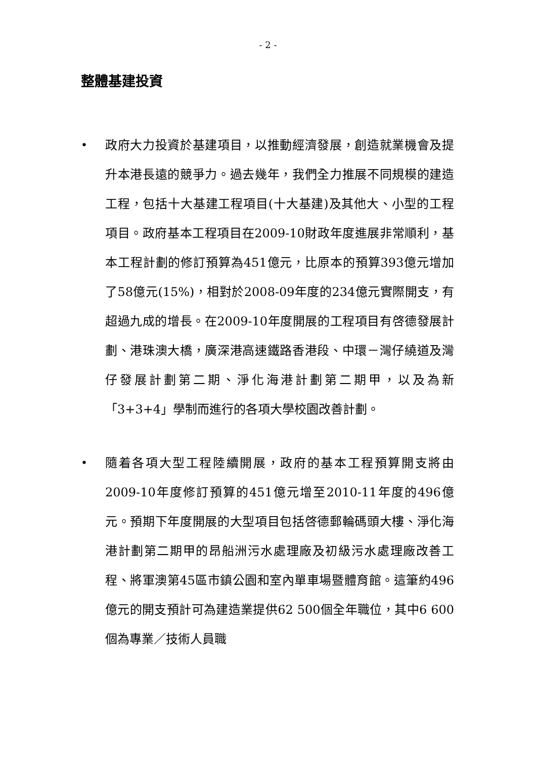- 2 -
整體基建投資
• 政府大力投資於基建項目，以推動經濟發展，創造就業機會及提升本港長遠的競爭力。過去幾年，我們全力推展不同規模的建造工程，包括十大基建工程項目(十大基建)及其他大、小型的工程項目。政府基本工程項目在2009-10財政年度進展非常順利，基本工程計劃的修訂預算為451億元，比原本的預算393億元增加了58億元(15%)，相對於2008-09年度的234億元實際開支，有超過九成的增長。在2009-10年度開展的工程項目有啓德發展計劃、港珠澳大橋，廣深港高速鐵路香港段、中環－灣仔繞道及灣仔發展計劃第二期、淨化海港計劃第二期甲，以及為新「3+3+4」學制而進行的各項大學校園改善計劃。
• 隨着各項大型工程陸續開展，政府的基本工程預算開支將由2009-10年度修訂預算的451億元增至2010-11年度的496億元。預期下年度開展的大型項目包括啓德郵輪碼頭大樓、淨化海港計劃第二期甲的昂船洲污水處理廠及初級污水處理廠改善工程、將軍澳第45區市鎮公園和室內單車場暨體育館。這筆約496億元的開支預計可為建造業提供62 500個全年職位，其中6 600個為專業／技術人員職